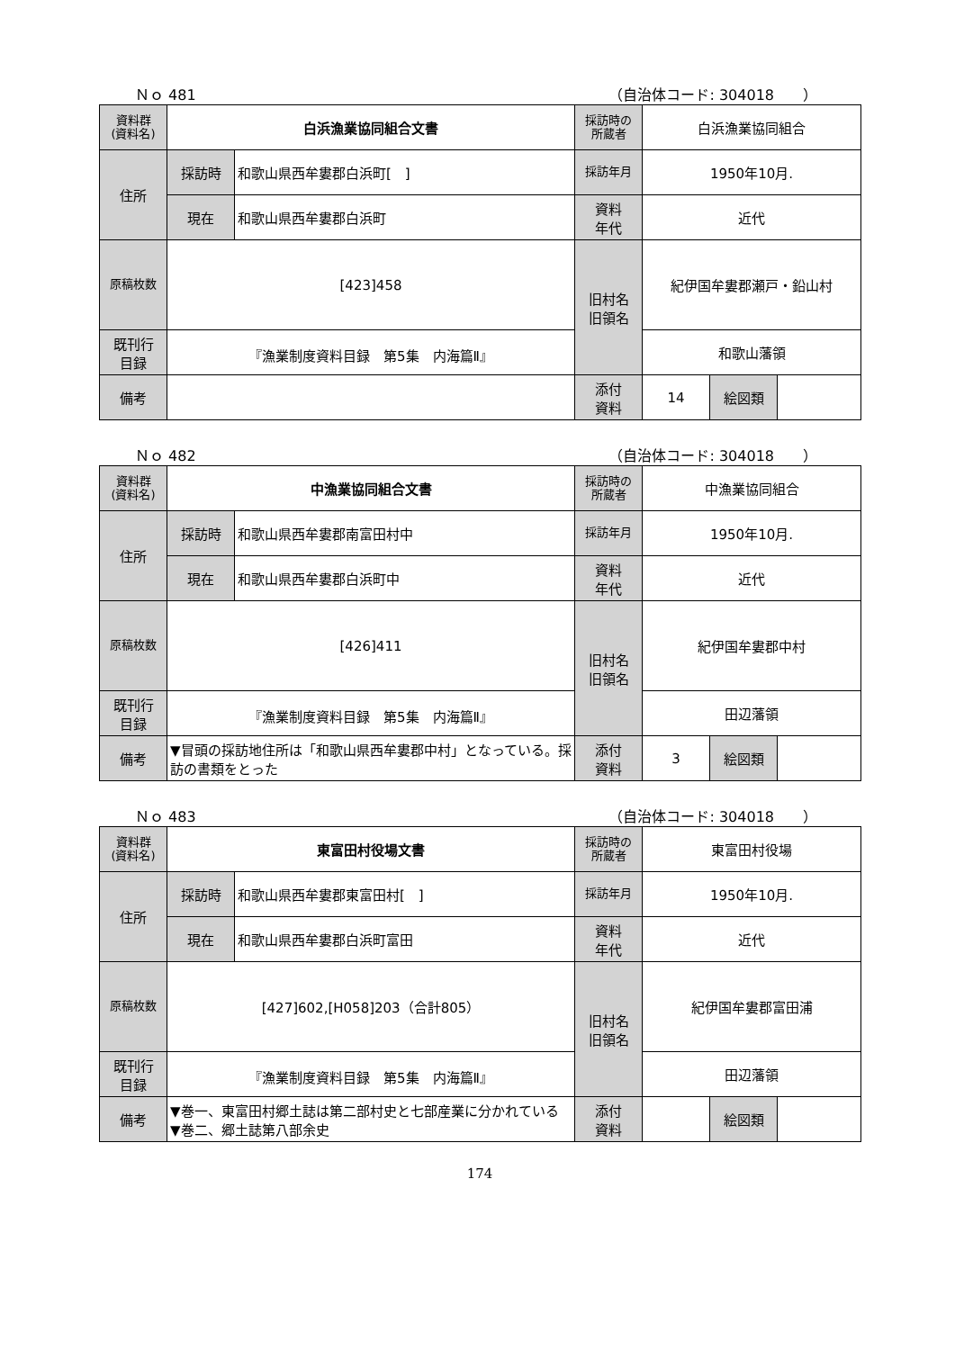Ｎｏ 481 （自治体コード: 304018　　）
| 資料群 (資料名) | 白浜漁業協同組合文書 | | 採訪時の 所蔵者 | 白浜漁業協同組合 | | |
| 住所 | 採訪時 | 和歌山県西牟婁郡白浜町[ ] | 採訪年月 | 1950年10月. | | |
| | 現在 | 和歌山県西牟婁郡白浜町 | 資料 年代 | 近代 | | |
| 原稿枚数 | [423]458 | | 旧村名 旧領名 | 紀伊国牟婁郡瀬戸・鉛山村 | | |
| 既刊行 目録 | 『漁業制度資料目録 第5集 内海篇Ⅱ』 | | | 和歌山藩領 | | |
| 備考 | | | | | | |
| | | | 添付 資料 | 14 | 絵図類 | |
Ｎｏ 482 （自治体コード: 304018　　）
| 資料群 (資料名) | 中漁業協同組合文書 | | 採訪時の 所蔵者 | 中漁業協同組合 | | |
| 住所 | 採訪時 | 和歌山県西牟婁郡南富田村中 | 採訪年月 | 1950年10月. | | |
| | 現在 | 和歌山県西牟婁郡白浜町中 | 資料 年代 | 近代 | | |
| 原稿枚数 | [426]411 | | 旧村名 旧領名 | 紀伊国牟婁郡中村 | | |
| 既刊行 目録 | 『漁業制度資料目録 第5集 内海篇Ⅱ』 | | | 田辺藩領 | | |
| 備考 | ▼冒頭の採訪地住所は「和歌山県西牟婁郡中村」となっている。採訪の書類をとった | | | | | |
| | | | 添付 資料 | 3 | 絵図類 | |
Ｎｏ 483 （自治体コード: 304018　　）
| 資料群 (資料名) | 東富田村役場文書 | | 採訪時の 所蔵者 | 東富田村役場 | | |
| 住所 | 採訪時 | 和歌山県西牟婁郡東富田村[ ] | 採訪年月 | 1950年10月. | | |
| | 現在 | 和歌山県西牟婁郡白浜町富田 | 資料 年代 | 近代 | | |
| 原稿枚数 | [427]602,[H058]203（合計805） | | 旧村名 旧領名 | 紀伊国牟婁郡富田浦 | | |
| 既刊行 目録 | 『漁業制度資料目録 第5集 内海篇Ⅱ』 | | | 田辺藩領 | | |
| 備考 | ▼巻一、東富田村郷土誌は第二部村史と七部産業に分かれている ▼巻二、郷土誌第八部余史 | | | | | |
| | | | 添付 資料 | | 絵図類 | |
174